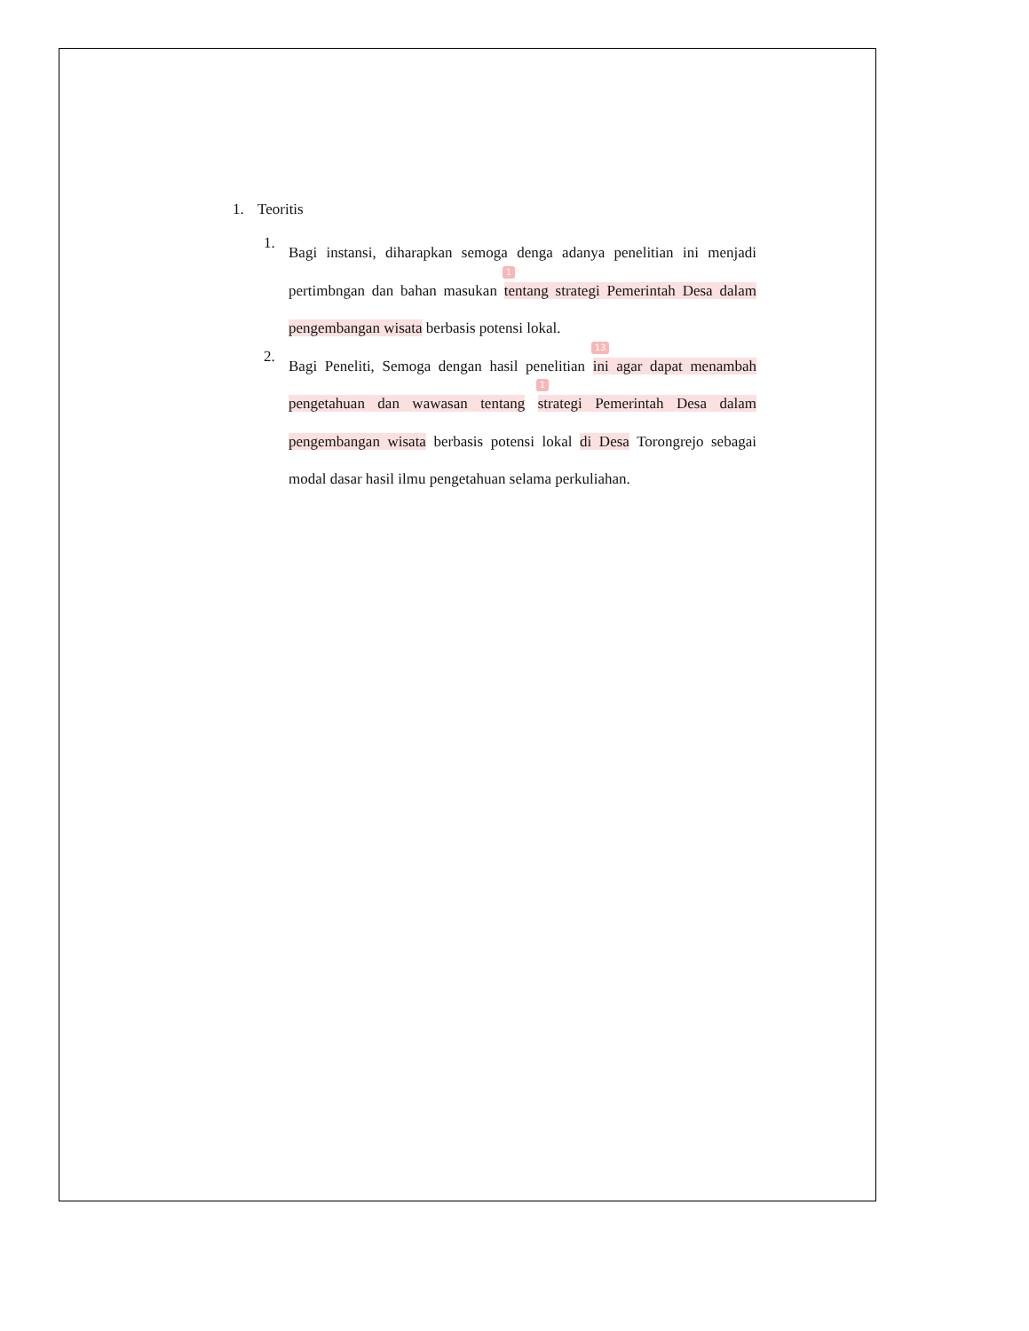1. Teoritis
1.
Bagi instansi, diharapkan semoga denga adanya penelitian ini menjadi pertimbngan dan bahan masukan
1
tentang strategi Pemerintah Desa dalam pengembangan wisata berbasis potensi lokal.
2.
Bagi Peneliti, Semoga dengan hasil penelitian
13
ini agar dapat menambah pengetahuan dan wawasan tentang
1
strategi Pemerintah Desa dalam pengembangan wisata berbasis potensi lokal di Desa Torongrejo sebagai modal dasar hasil ilmu pengetahuan selama perkuliahan.